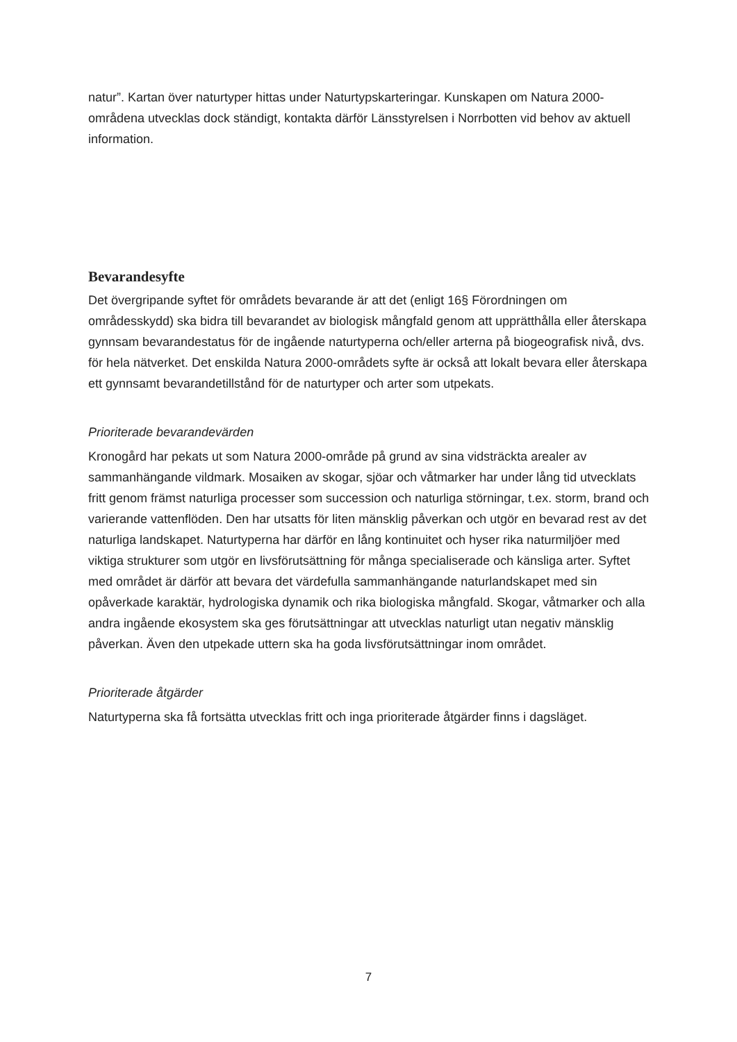natur”. Kartan över naturtyper hittas under Naturtypskarteringar. Kunskapen om Natura 2000-områdena utvecklas dock ständigt, kontakta därför Länsstyrelsen i Norrbotten vid behov av aktuell information.
Bevarandesyfte
Det övergripande syftet för områdets bevarande är att det (enligt 16§ Förordningen om områdesskydd) ska bidra till bevarandet av biologisk mångfald genom att upprätthålla eller återskapa gynnsam bevarandestatus för de ingående naturtyperna och/eller arterna på biogeografisk nivå, dvs. för hela nätverket. Det enskilda Natura 2000-områdets syfte är också att lokalt bevara eller återskapa ett gynnsamt bevarandetillstånd för de naturtyper och arter som utpekats.
Prioriterade bevarandevärden
Kronogård har pekats ut som Natura 2000-område på grund av sina vidsträckta arealer av sammanhängande vildmark. Mosaiken av skogar, sjöar och våtmarker har under lång tid utvecklats fritt genom främst naturliga processer som succession och naturliga störningar, t.ex. storm, brand och varierande vattenflöden. Den har utsatts för liten mänsklig påverkan och utgör en bevarad rest av det naturliga landskapet. Naturtyperna har därför en lång kontinuitet och hyser rika naturmiljöer med viktiga strukturer som utgör en livsförutsättning för många specialiserade och känsliga arter. Syftet med området är därför att bevara det värdefulla sammanhängande naturlandskapet med sin opåverkade karaktär, hydrologiska dynamik och rika biologiska mångfald. Skogar, våtmarker och alla andra ingående ekosystem ska ges förutsättningar att utvecklas naturligt utan negativ mänsklig påverkan. Även den utpekade uttern ska ha goda livsförutsättningar inom området.
Prioriterade åtgärder
Naturtyperna ska få fortsätta utvecklas fritt och inga prioriterade åtgärder finns i dagsläget.
7